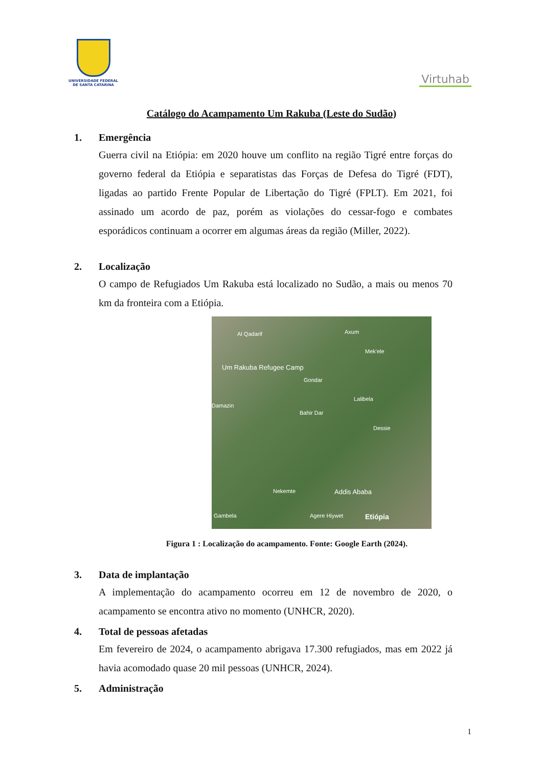UNIVERSIDADE FEDERAL
DE SANTA CATARINA
Virtuhab
Catálogo do Acampamento Um Rakuba (Leste do Sudão)
1. Emergência
Guerra civil na Etiópia: em 2020 houve um conflito na região Tigré entre forças do governo federal da Etiópia e separatistas das Forças de Defesa do Tigré (FDT), ligadas ao partido Frente Popular de Libertação do Tigré (FPLT). Em 2021, foi assinado um acordo de paz, porém as violações do cessar-fogo e combates esporádicos continuam a ocorrer em algumas áreas da região (Miller, 2022).
2. Localização
O campo de Refugiados Um Rakuba está localizado no Sudão, a mais ou menos 70 km da fronteira com a Etiópia.
Al Qadarif Axum
Mek'ele
Um Rakuba Refugee Camp
Gondar
Damazin
Lalibela
Bahir Dar
Dessie
Nekemte Addis Ababa
Gambela Agere Hiywet Etiópia
Figura 1 : Localização do acampamento. Fonte: Google Earth (2024).
3. Data de implantação
A implementação do acampamento ocorreu em 12 de novembro de 2020, o acampamento se encontra ativo no momento (UNHCR, 2020).
4. Total de pessoas afetadas
Em fevereiro de 2024, o acampamento abrigava 17.300 refugiados, mas em 2022 já havia acomodado quase 20 mil pessoas (UNHCR, 2024).
5. Administração
1